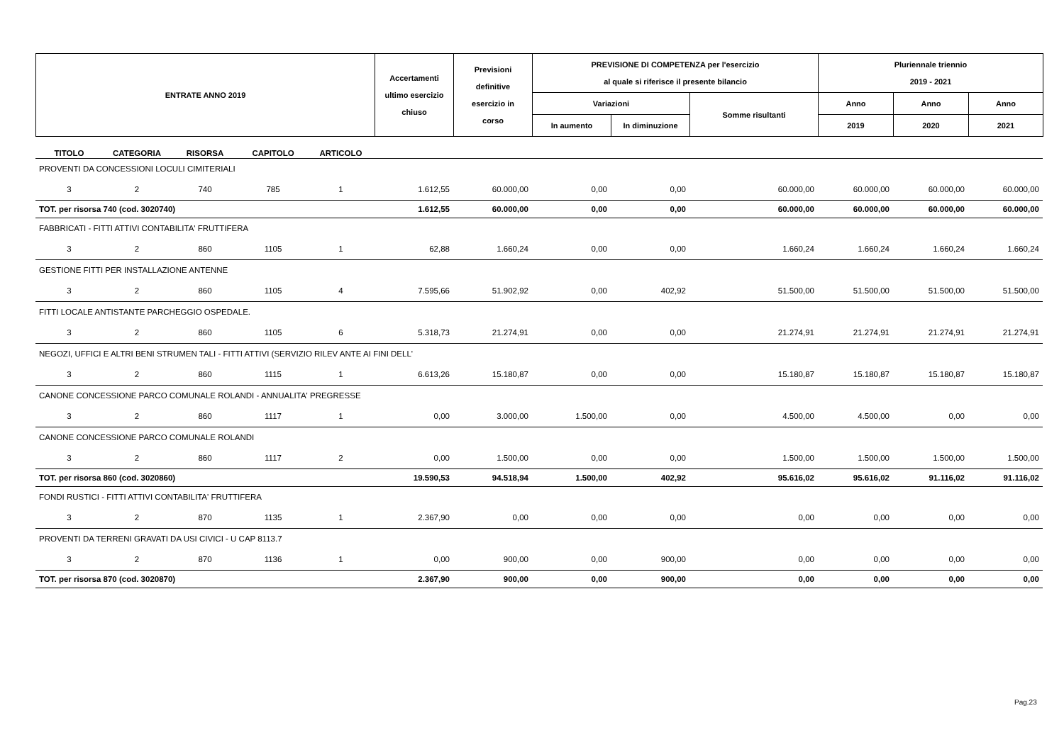| ENTRATE ANNO 2019 | Accertamenti ultimo esercizio chiuso | Previsioni definitive esercizio in corso | PREVISIONE DI COMPETENZA per l'esercizio al quale si riferisce il presente bilancio | | | Pluriennale triennio 2019 - 2021 | | |
| | | | Variazioni | | Somme risultanti | Anno | Anno | Anno |
| | | | In aumento | In diminuzione | | 2019 | 2020 | 2021 |
| TITOLO | CATEGORIA | RISORSA | CAPITOLO | ARTICOLO | | | | | | | | |
| --- | --- | --- | --- | --- | --- | --- | --- | --- | --- | --- | --- | --- |
| PROVENTI DA CONCESSIONI LOCULI CIMITERIALI | | | | | | | | | | | | |
| 3 | 2 | 740 | 785 | 1 | 1.612,55 | 60.000,00 | 0,00 | 0,00 | 60.000,00 | 60.000,00 | 60.000,00 | 60.000,00 |
| TOT. per risorsa 740 (cod. 3020740) | | | | | 1.612,55 | 60.000,00 | 0,00 | 0,00 | 60.000,00 | 60.000,00 | 60.000,00 | 60.000,00 |
| FABBRICATI - FITTI ATTIVI CONTABILITA' FRUTTIFERA | | | | | | | | | | | | |
| 3 | 2 | 860 | 1105 | 1 | 62,88 | 1.660,24 | 0,00 | 0,00 | 1.660,24 | 1.660,24 | 1.660,24 | 1.660,24 |
| GESTIONE FITTI PER INSTALLAZIONE ANTENNE | | | | | | | | | | | | |
| 3 | 2 | 860 | 1105 | 4 | 7.595,66 | 51.902,92 | 0,00 | 402,92 | 51.500,00 | 51.500,00 | 51.500,00 | 51.500,00 |
| FITTI LOCALE ANTISTANTE PARCHEGGIO OSPEDALE. | | | | | | | | | | | | |
| 3 | 2 | 860 | 1105 | 6 | 5.318,73 | 21.274,91 | 0,00 | 0,00 | 21.274,91 | 21.274,91 | 21.274,91 | 21.274,91 |
| NEGOZI, UFFICI E ALTRI BENI STRUMEN TALI - FITTI ATTIVI (SERVIZIO RILEV ANTE AI FINI DELL' | | | | | | | | | | | | |
| 3 | 2 | 860 | 1115 | 1 | 6.613,26 | 15.180,87 | 0,00 | 0,00 | 15.180,87 | 15.180,87 | 15.180,87 | 15.180,87 |
| CANONE CONCESSIONE PARCO COMUNALE ROLANDI - ANNUALITA' PREGRESSE | | | | | | | | | | | | |
| 3 | 2 | 860 | 1117 | 1 | 0,00 | 3.000,00 | 1.500,00 | 0,00 | 4.500,00 | 4.500,00 | 0,00 | 0,00 |
| CANONE CONCESSIONE PARCO COMUNALE ROLANDI | | | | | | | | | | | | |
| 3 | 2 | 860 | 1117 | 2 | 0,00 | 1.500,00 | 0,00 | 0,00 | 1.500,00 | 1.500,00 | 1.500,00 | 1.500,00 |
| TOT. per risorsa 860 (cod. 3020860) | | | | | 19.590,53 | 94.518,94 | 1.500,00 | 402,92 | 95.616,02 | 95.616,02 | 91.116,02 | 91.116,02 |
| FONDI RUSTICI - FITTI ATTIVI CONTABILITA' FRUTTIFERA | | | | | | | | | | | | |
| 3 | 2 | 870 | 1135 | 1 | 2.367,90 | 0,00 | 0,00 | 0,00 | 0,00 | 0,00 | 0,00 | 0,00 |
| PROVENTI DA TERRENI GRAVATI DA USI CIVICI - U CAP 8113.7 | | | | | | | | | | | | |
| 3 | 2 | 870 | 1136 | 1 | 0,00 | 900,00 | 0,00 | 900,00 | 0,00 | 0,00 | 0,00 | 0,00 |
| TOT. per risorsa 870 (cod. 3020870) | | | | | 2.367,90 | 900,00 | 0,00 | 900,00 | 0,00 | 0,00 | 0,00 | 0,00 |
Pag.23